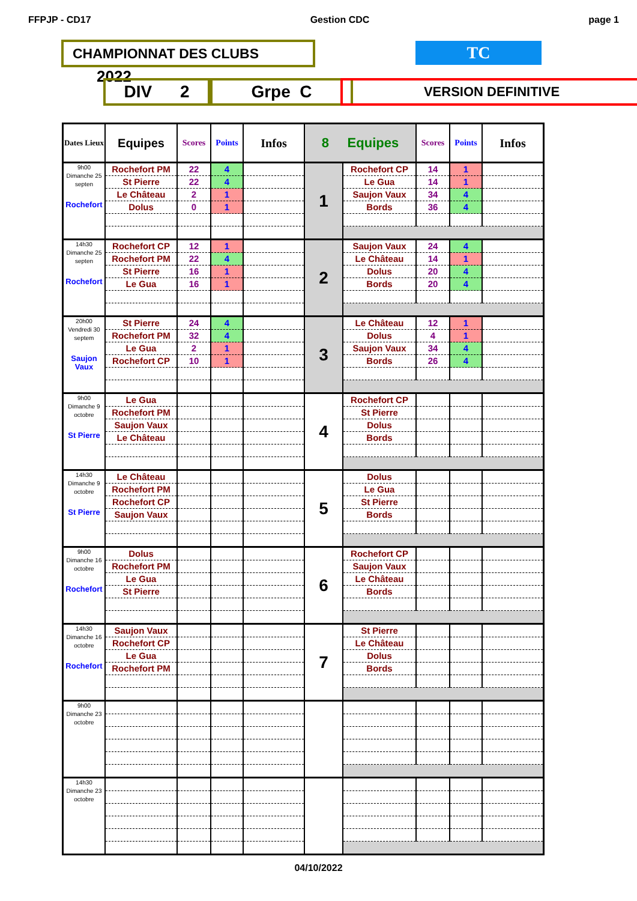FFPJP - CD17 Gestion CDC page 1
CHAMPIONNAT DES CLUBS 2022 TC
DIV 2 Grpe C VERSION DEFINITIVE
| Dates Lieux | Equipes | Scores | Points | Infos | 8 Equipes | | Scores | Points | Infos |
| --- | --- | --- | --- | --- | --- | --- | --- | --- | --- |
| 9h00 Dimanche 25 septen Rochefort | Rochefort PM | 22 | 4 | | 1 | Rochefort CP | 14 | 1 | |
| | St Pierre | 22 | 4 | | | Le Gua | 14 | 1 | |
| | Le Château | 2 | 1 | | | Saujon Vaux | 34 | 4 | |
| | Dolus | 0 | 1 | | | Bords | 36 | 4 | |
| 14h30 Dimanche 25 septen Rochefort | Rochefort CP | 12 | 1 | | 2 | Saujon Vaux | 24 | 4 | |
| | Rochefort PM | 22 | 4 | | | Le Château | 14 | 1 | |
| | St Pierre | 16 | 1 | | | Dolus | 20 | 4 | |
| | Le Gua | 16 | 1 | | | Bords | 20 | 4 | |
| 20h00 Vendredi 30 septem Saujon Vaux | St Pierre | 24 | 4 | | 3 | Le Château | 12 | 1 | |
| | Rochefort PM | 32 | 4 | | | Dolus | 4 | 1 | |
| | Le Gua | 2 | 1 | | | Saujon Vaux | 34 | 4 | |
| | Rochefort CP | 10 | 1 | | | Bords | 26 | 4 | |
| 9h00 Dimanche 9 octobre St Pierre | Le Gua | | | | 4 | Rochefort CP | | | |
| | Rochefort PM | | | | | St Pierre | | | |
| | Saujon Vaux | | | | | Dolus | | | |
| | Le Château | | | | | Bords | | | |
| 14h30 Dimanche 9 octobre St Pierre | Le Château | | | | 5 | Dolus | | | |
| | Rochefort PM | | | | | Le Gua | | | |
| | Rochefort CP | | | | | St Pierre | | | |
| | Saujon Vaux | | | | | Bords | | | |
| 9h00 Dimanche 16 octobre Rochefort | Dolus | | | | 6 | Rochefort CP | | | |
| | Rochefort PM | | | | | Saujon Vaux | | | |
| | Le Gua | | | | | Le Château | | | |
| | St Pierre | | | | | Bords | | | |
| 14h30 Dimanche 16 octobre Rochefort | Saujon Vaux | | | | 7 | St Pierre | | | |
| | Rochefort CP | | | | | Le Château | | | |
| | Le Gua | | | | | Dolus | | | |
| | Rochefort PM | | | | | Bords | | | |
| 9h00 Dimanche 23 octobre | | | | | | | | | |
| 14h30 Dimanche 23 octobre | | | | | | | | | |
04/10/2022